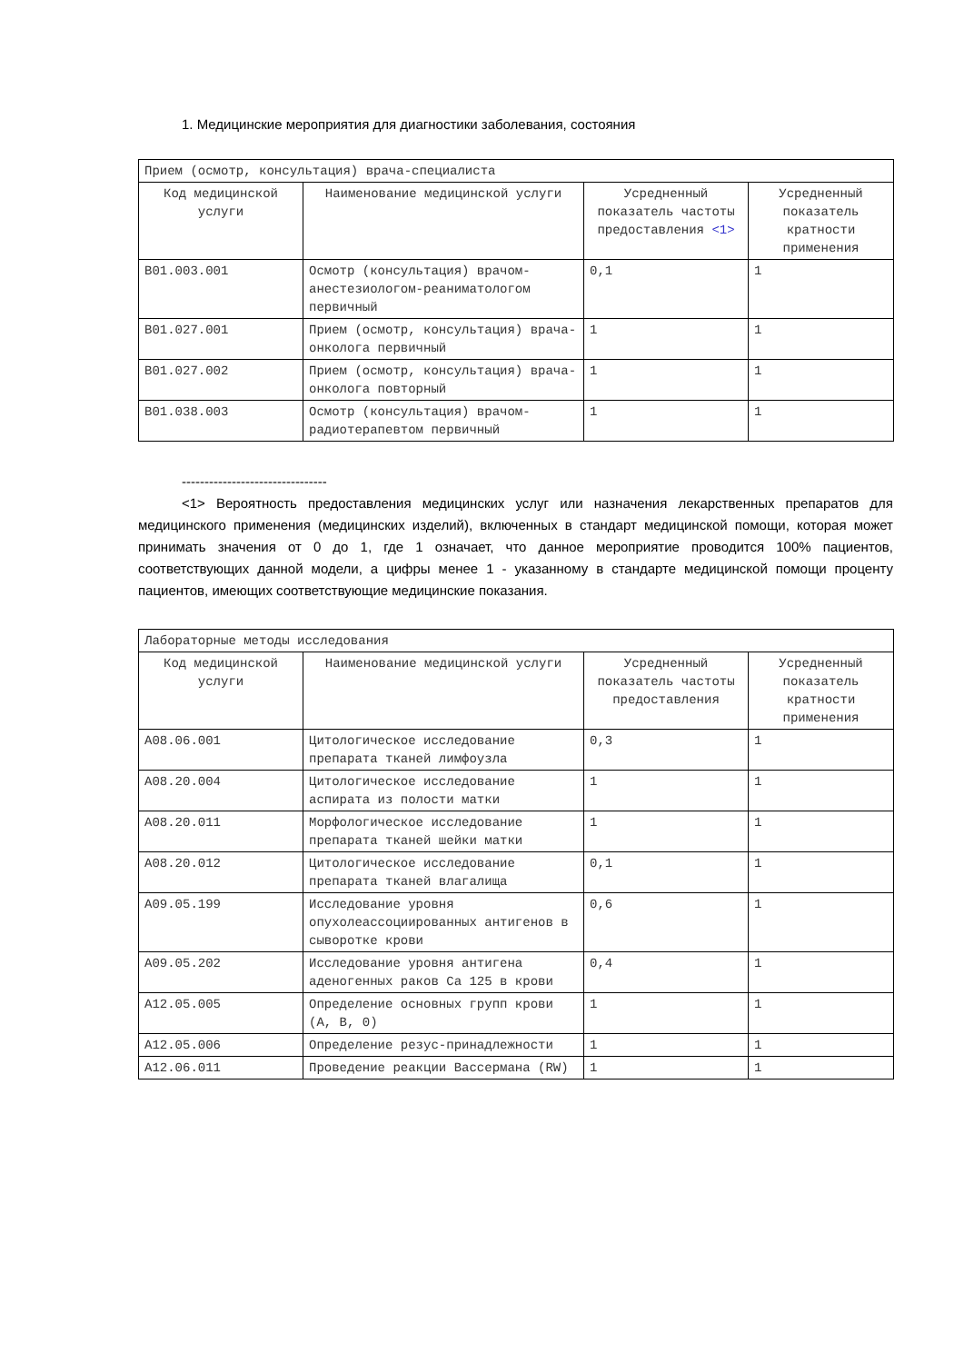1. Медицинские мероприятия для диагностики заболевания, состояния
| Прием (осмотр, консультация) врача-специалиста | | | |
| Код медицинской услуги | Наименование медицинской услуги | Усредненный показатель частоты предоставления <1> | Усредненный показатель кратности применения |
| B01.003.001 | Осмотр (консультация) врачом-анестезиологом-реаниматологом первичный | 0,1 | 1 |
| B01.027.001 | Прием (осмотр, консультация) врача-онколога первичный | 1 | 1 |
| B01.027.002 | Прием (осмотр, консультация) врача-онколога повторный | 1 | 1 |
| B01.038.003 | Осмотр (консультация) врачом-радиотерапевтом первичный | 1 | 1 |
--------------------------------
<1> Вероятность предоставления медицинских услуг или назначения лекарственных препаратов для медицинского применения (медицинских изделий), включенных в стандарт медицинской помощи, которая может принимать значения от 0 до 1, где 1 означает, что данное мероприятие проводится 100% пациентов, соответствующих данной модели, а цифры менее 1 - указанному в стандарте медицинской помощи проценту пациентов, имеющих соответствующие медицинские показания.
| Лабораторные методы исследования | | | |
| Код медицинской услуги | Наименование медицинской услуги | Усредненный показатель частоты предоставления | Усредненный показатель кратности применения |
| A08.06.001 | Цитологическое исследование препарата тканей лимфоузла | 0,3 | 1 |
| A08.20.004 | Цитологическое исследование аспирата из полости матки | 1 | 1 |
| A08.20.011 | Морфологическое исследование препарата тканей шейки матки | 1 | 1 |
| A08.20.012 | Цитологическое исследование препарата тканей влагалища | 0,1 | 1 |
| A09.05.199 | Исследование уровня опухолеассоциированных антигенов в сыворотке крови | 0,6 | 1 |
| A09.05.202 | Исследование уровня антигена аденогенных раков Ca 125 в крови | 0,4 | 1 |
| A12.05.005 | Определение основных групп крови (A, B, 0) | 1 | 1 |
| A12.05.006 | Определение резус-принадлежности | 1 | 1 |
| A12.06.011 | Проведение реакции Вассермана (RW) | 1 | 1 |